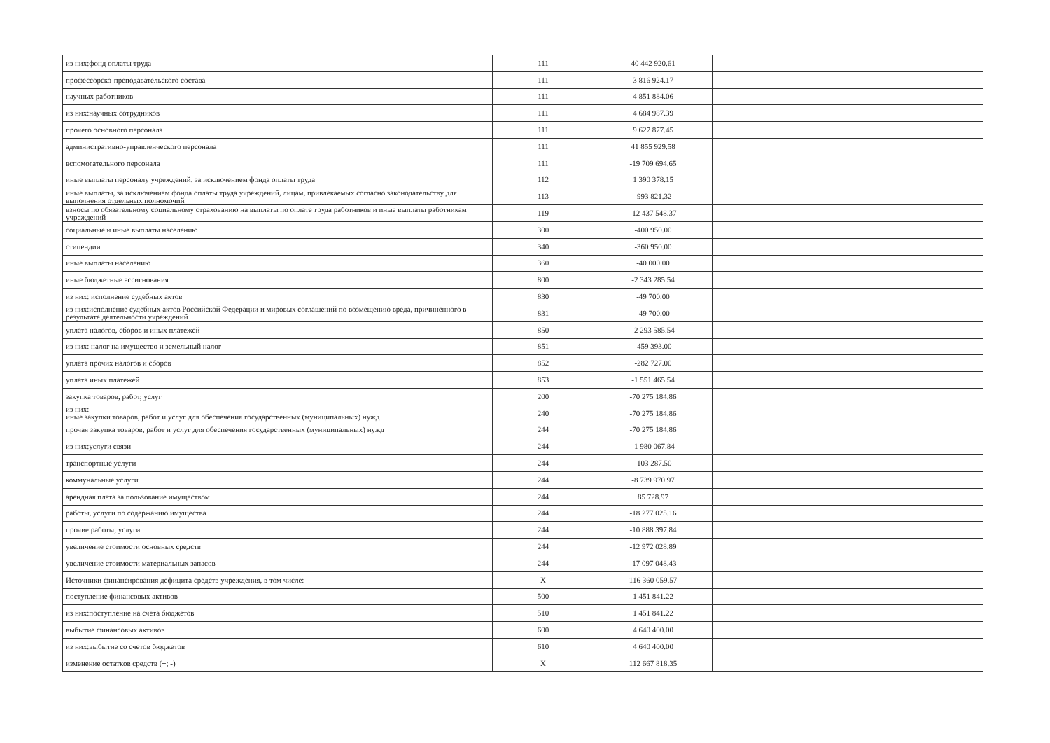| из них:фонд оплаты труда | 111 | 40 442 920.61 | |
| профессорско-преподавательского состава | 111 | 3 816 924.17 | |
| научных работников | 111 | 4 851 884.06 | |
| из них:научных сотрудников | 111 | 4 684 987.39 | |
| прочего основного персонала | 111 | 9 627 877.45 | |
| административно-управленческого персонала | 111 | 41 855 929.58 | |
| вспомогательного персонала | 111 | -19 709 694.65 | |
| иные выплаты персоналу учреждений, за исключением фонда оплаты труда | 112 | 1 390 378.15 | |
| иные выплаты, за исключением фонда оплаты труда учреждений, лицам, привлекаемых согласно законодательству для выполнения отдельных полномочий | 113 | -993 821.32 | |
| взносы по обязательному социальному страхованию на выплаты по оплате труда работников и иные выплаты работникам учреждений | 119 | -12 437 548.37 | |
| социальные и иные выплаты населению | 300 | -400 950.00 | |
| стипендии | 340 | -360 950.00 | |
| иные выплаты населению | 360 | -40 000.00 | |
| иные бюджетные ассигнования | 800 | -2 343 285.54 | |
| из них: исполнение судебных актов | 830 | -49 700.00 | |
| из них:исполнение судебных актов Российской Федерации и мировых соглашений по возмещению вреда, причинённого в результате деятельности учреждений | 831 | -49 700.00 | |
| уплата налогов, сборов и иных платежей | 850 | -2 293 585.54 | |
| из них: налог на имущество и земельный налог | 851 | -459 393.00 | |
| уплата прочих налогов и сборов | 852 | -282 727.00 | |
| уплата иных платежей | 853 | -1 551 465.54 | |
| закупка товаров, работ, услуг | 200 | -70 275 184.86 | |
| из них: иные закупки товаров, работ и услуг для обеспечения государственных (муниципальных) нужд | 240 | -70 275 184.86 | |
| прочая закупка товаров, работ и услуг для обеспечения государственных (муниципальных) нужд | 244 | -70 275 184.86 | |
| из них:услуги связи | 244 | -1 980 067.84 | |
| транспортные услуги | 244 | -103 287.50 | |
| коммунальные услуги | 244 | -8 739 970.97 | |
| арендная плата за пользование имуществом | 244 | 85 728.97 | |
| работы, услуги по содержанию имущества | 244 | -18 277 025.16 | |
| прочие работы, услуги | 244 | -10 888 397.84 | |
| увеличение стоимости основных средств | 244 | -12 972 028.89 | |
| увеличение стоимости материальных запасов | 244 | -17 097 048.43 | |
| Источники финансирования дефицита средств учреждения, в том числе: | X | 116 360 059.57 | |
| поступление финансовых активов | 500 | 1 451 841.22 | |
| из них:поступление на счета бюджетов | 510 | 1 451 841.22 | |
| выбытие финансовых активов | 600 | 4 640 400.00 | |
| из них:выбытие со счетов бюджетов | 610 | 4 640 400.00 | |
| изменение остатков средств (+; -) | X | 112 667 818.35 | |